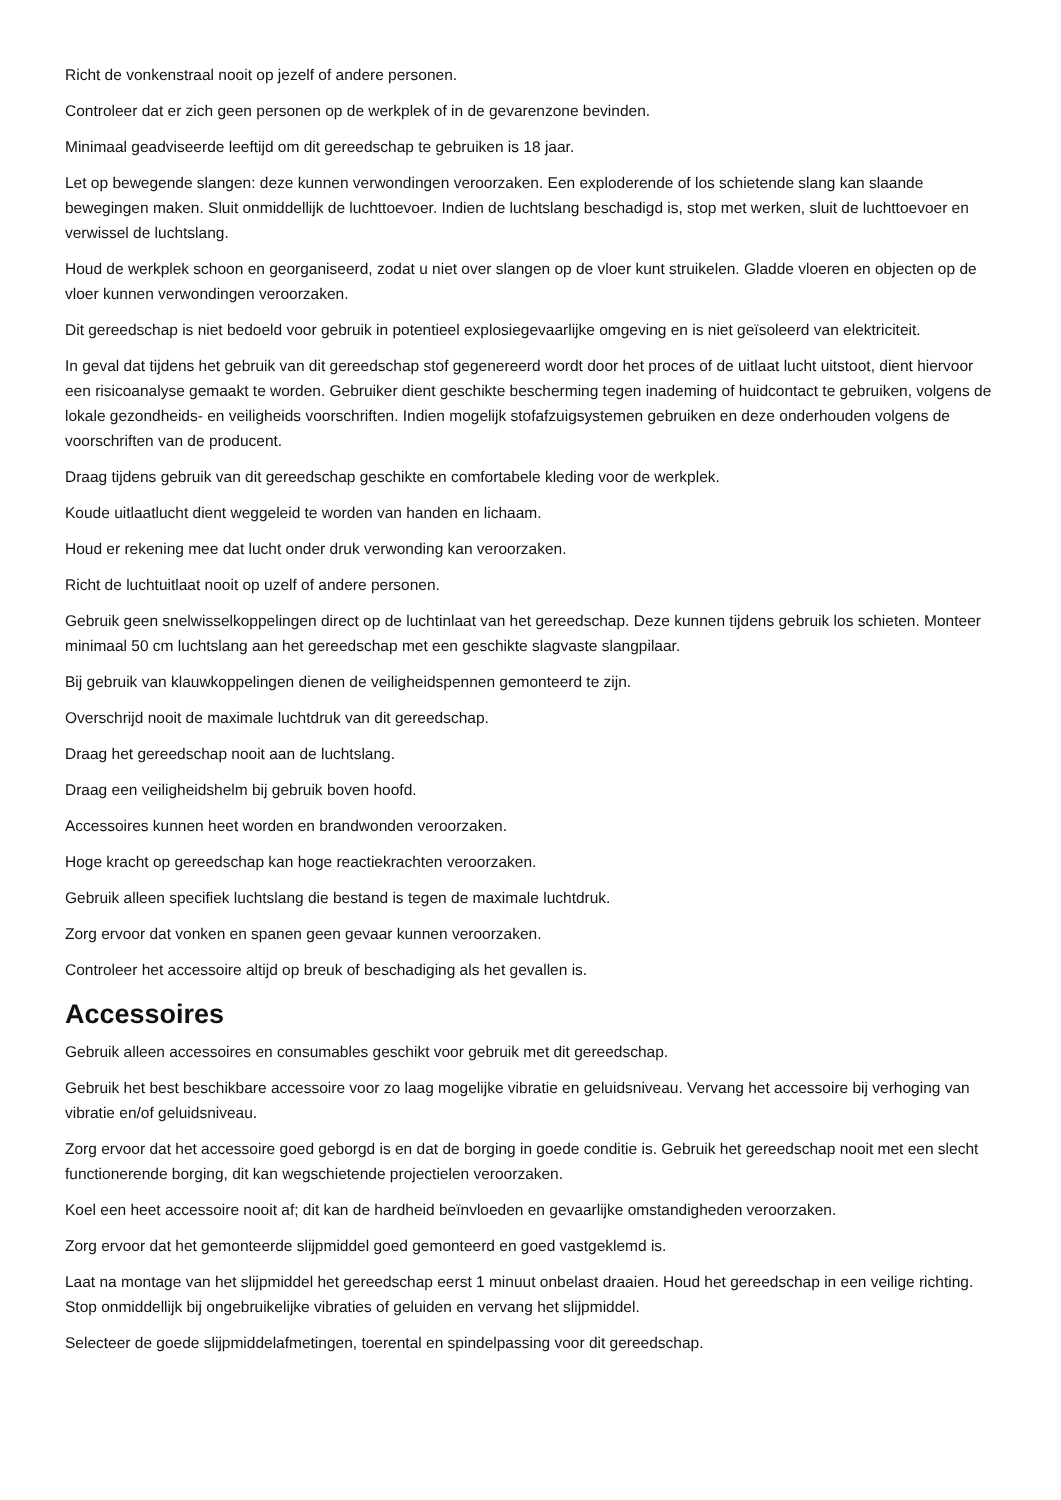Richt de vonkenstraal nooit op jezelf of andere personen.
Controleer dat er zich geen personen op de werkplek of in de gevarenzone bevinden.
Minimaal geadviseerde leeftijd om dit gereedschap te gebruiken is 18 jaar.
Let op bewegende slangen: deze kunnen verwondingen veroorzaken. Een exploderende of los schietende slang kan slaande bewegingen maken. Sluit onmiddellijk de luchttoevoer. Indien de luchtslang beschadigd is, stop met werken, sluit de luchttoevoer en verwissel de luchtslang.
Houd de werkplek schoon en georganiseerd, zodat u niet over slangen op de vloer kunt struikelen. Gladde vloeren en objecten op de vloer kunnen verwondingen veroorzaken.
Dit gereedschap is niet bedoeld voor gebruik in potentieel explosiegevaarlijke omgeving en is niet geïsoleerd van elektriciteit.
In geval dat tijdens het gebruik van dit gereedschap stof gegenereerd wordt door het proces of de uitlaat lucht uitstoot, dient hiervoor een risicoanalyse gemaakt te worden. Gebruiker dient geschikte bescherming tegen inademing of huidcontact te gebruiken, volgens de lokale gezondheids- en veiligheids voorschriften. Indien mogelijk stofafzuigsystemen gebruiken en deze onderhouden volgens de voorschriften van de producent.
Draag tijdens gebruik van dit gereedschap geschikte en comfortabele kleding voor de werkplek.
Koude uitlaatlucht dient weggeleid te worden van handen en lichaam.
Houd er rekening mee dat lucht onder druk verwonding kan veroorzaken.
Richt de luchtuitlaat nooit op uzelf of andere personen.
Gebruik geen snelwisselkoppelingen direct op de luchtinlaat van het gereedschap. Deze kunnen tijdens gebruik los schieten. Monteer minimaal 50 cm luchtslang aan het gereedschap met een geschikte slagvaste slangpilaar.
Bij gebruik van klauwkoppelingen dienen de veiligheidspennen gemonteerd te zijn.
Overschrijd nooit de maximale luchtdruk van dit gereedschap.
Draag het gereedschap nooit aan de luchtslang.
Draag een veiligheidshelm bij gebruik boven hoofd.
Accessoires kunnen heet worden en brandwonden veroorzaken.
Hoge kracht op gereedschap kan hoge reactiekrachten veroorzaken.
Gebruik alleen specifiek luchtslang die bestand is tegen de maximale luchtdruk.
Zorg ervoor dat vonken en spanen geen gevaar kunnen veroorzaken.
Controleer het accessoire altijd op breuk of beschadiging als het gevallen is.
Accessoires
Gebruik alleen accessoires en consumables geschikt voor gebruik met dit gereedschap.
Gebruik het best beschikbare accessoire voor zo laag mogelijke vibratie en geluidsniveau. Vervang het accessoire bij verhoging van vibratie en/of geluidsniveau.
Zorg ervoor dat het accessoire goed geborgd is en dat de borging in goede conditie is. Gebruik het gereedschap nooit met een slecht functionerende borging, dit kan wegschietende projectielen veroorzaken.
Koel een heet accessoire nooit af; dit kan de hardheid beïnvloeden en gevaarlijke omstandigheden veroorzaken.
Zorg ervoor dat het gemonteerde slijpmiddel goed gemonteerd en goed vastgeklemd is.
Laat na montage van het slijpmiddel het gereedschap eerst 1 minuut onbelast draaien. Houd het gereedschap in een veilige richting. Stop onmiddellijk bij ongebruikelijke vibraties of geluiden en vervang het slijpmiddel.
Selecteer de goede slijpmiddelafmetingen, toerental en spindelpassing voor dit gereedschap.